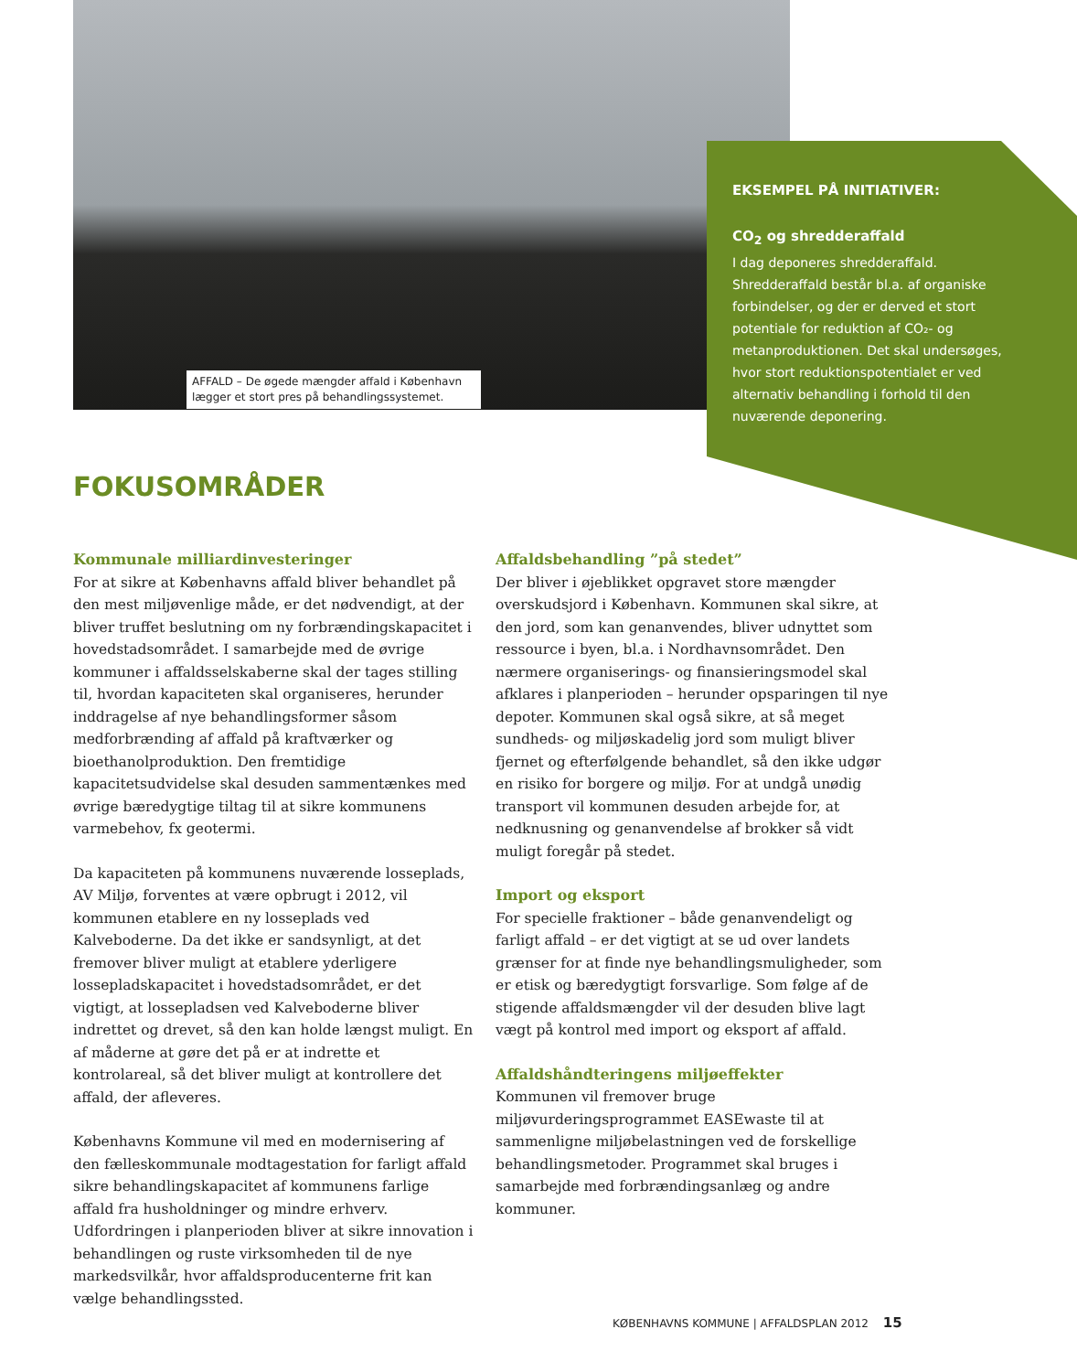AFFALD – De øgede mængder affald i København lægger et stort pres på behandlingssystemet.
EKSEMPEL PÅ INITIATIVER:
CO<sub>2</sub> og shredderaffald
I dag deponeres shredderaffald. Shredderaffald består bl.a. af organiske forbindelser, og der er derved et stort potentiale for reduktion af CO₂- og metanproduktionen. Det skal undersøges, hvor stort reduktionspotentialet er ved alternativ behandling i forhold til den nuværende deponering.
FOKUSOMRÅDER
Kommunale milliardinvesteringer
For at sikre at Københavns affald bliver behandlet på den mest miljøvenlige måde, er det nødvendigt, at der bliver truffet beslutning om ny forbrændingskapacitet i hovedstadsområdet. I samarbejde med de øvrige kommuner i affaldsselskaberne skal der tages stilling til, hvordan kapaciteten skal organiseres, herunder inddragelse af nye behandlingsformer såsom medforbrænding af affald på kraftværker og bioethanolproduktion. Den fremtidige kapacitetsudvidelse skal desuden sammentænkes med øvrige bæredygtige tiltag til at sikre kommunens varmebehov, fx geotermi.
Da kapaciteten på kommunens nuværende losseplads, AV Miljø, forventes at være opbrugt i 2012, vil kommunen etablere en ny losseplads ved Kalveboderne. Da det ikke er sandsynligt, at det fremover bliver muligt at etablere yderligere lossepladskapacitet i hovedstadsområdet, er det vigtigt, at lossepladsen ved Kalveboderne bliver indrettet og drevet, så den kan holde længst muligt. En af måderne at gøre det på er at indrette et kontrolareal, så det bliver muligt at kontrollere det affald, der afleveres.
Københavns Kommune vil med en modernisering af den fælleskommunale modtagestation for farligt affald sikre behandlingskapacitet af kommunens farlige affald fra husholdninger og mindre erhverv. Udfordringen i planperioden bliver at sikre innovation i behandlingen og ruste virksomheden til de nye markedsvilkår, hvor affaldsproducenterne frit kan vælge behandlingssted.
Affaldsbehandling ”på stedet”
Der bliver i øjeblikket opgravet store mængder overskudsjord i København. Kommunen skal sikre, at den jord, som kan genanvendes, bliver udnyttet som ressource i byen, bl.a. i Nordhavnsområdet. Den nærmere organiserings- og finansieringsmodel skal afklares i planperioden – herunder opsparingen til nye depoter. Kommunen skal også sikre, at så meget sundheds- og miljøskadelig jord som muligt bliver fjernet og efterfølgende behandlet, så den ikke udgør en risiko for borgere og miljø. For at undgå unødig transport vil kommunen desuden arbejde for, at nedknusning og genanvendelse af brokker så vidt muligt foregår på stedet.
Import og eksport
For specielle fraktioner – både genanvendeligt og farligt affald – er det vigtigt at se ud over landets grænser for at finde nye behandlingsmuligheder, som er etisk og bæredygtigt forsvarlige. Som følge af de stigende affaldsmængder vil der desuden blive lagt vægt på kontrol med import og eksport af affald.
Affaldshåndteringens miljøeffekter
Kommunen vil fremover bruge miljøvurderingsprogrammet EASEwaste til at sammenligne miljøbelastningen ved de forskellige behandlingsmetoder. Programmet skal bruges i samarbejde med forbrændingsanlæg og andre kommuner.
KØBENHAVNS KOMMUNE | AFFALDSPLAN 2012 15